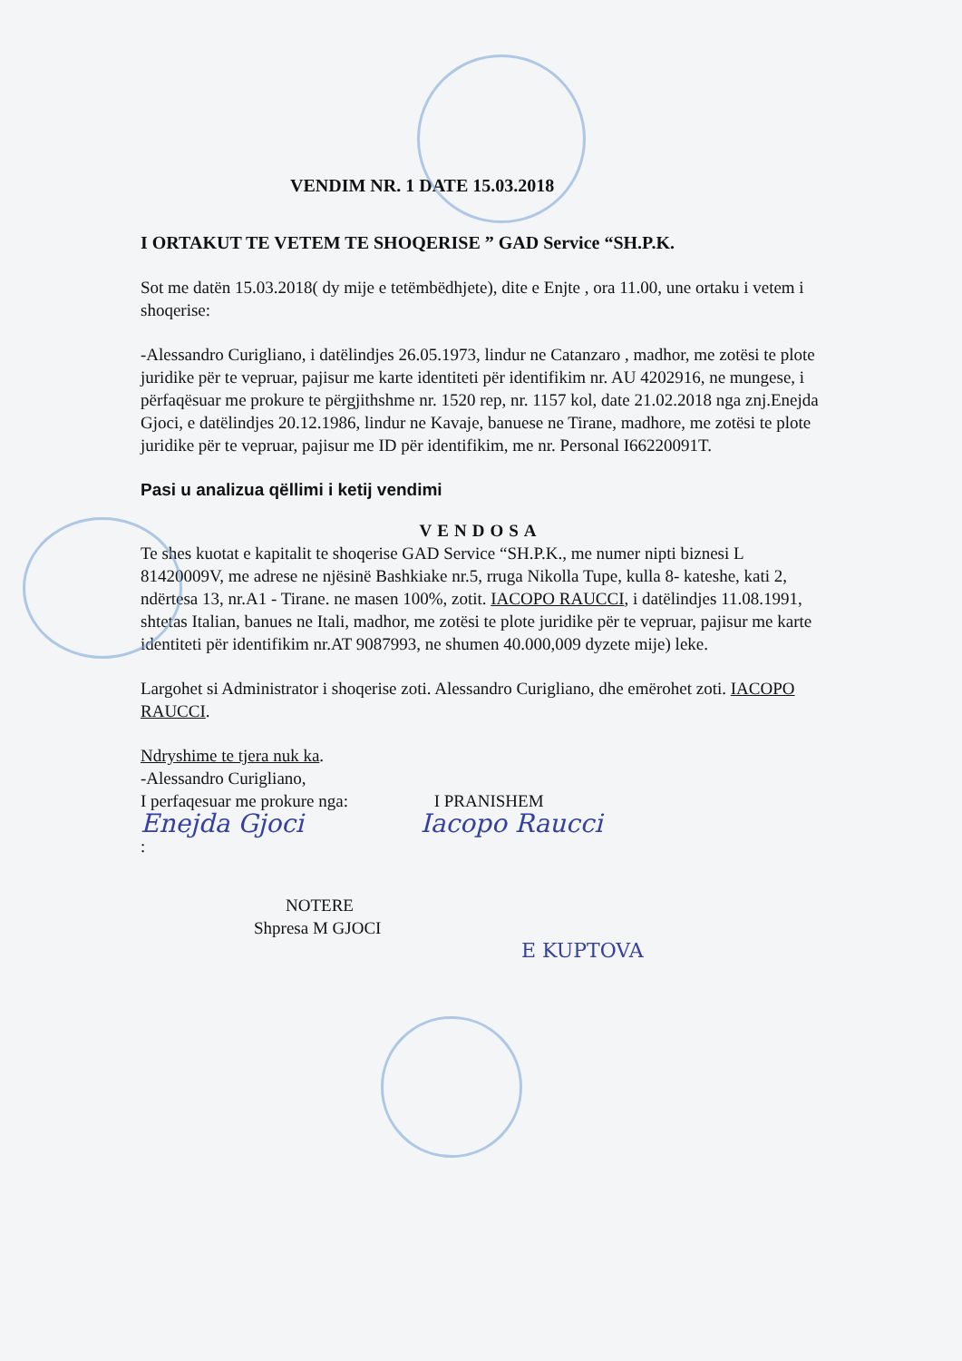VENDIM NR. 1 DATE 15.03.2018
I ORTAKUT TE VETEM TE SHOQERISE ” GAD Service “SH.P.K.
Sot me datën 15.03.2018( dy mije e tetëmbëdhjete), dite e Enjte , ora 11.00, une ortaku i vetem i shoqerise:
-Alessandro Curigliano, i datëlindjes 26.05.1973, lindur ne Catanzaro , madhor, me zotësi te plote juridike për te vepruar, pajisur me karte identiteti për identifikim nr. AU 4202916, ne mungese, i përfaqësuar me prokure te përgjithshme nr. 1520 rep, nr. 1157 kol, date 21.02.2018 nga znj.Enejda Gjoci, e datëlindjes 20.12.1986, lindur ne Kavaje, banuese ne Tirane, madhore, me zotësi te plote juridike për te vepruar, pajisur me ID për identifikim, me nr. Personal I66220091T.
Pasi u analizua qëllimi i ketij vendimi
VENDOSA
Te shes kuotat e kapitalit te shoqerise GAD Service “SH.P.K., me numer nipti biznesi L 81420009V, me adrese ne njësinë Bashkiake nr.5, rruga Nikolla Tupe, kulla 8- kateshe, kati 2, ndërtesa 13, nr.A1 - Tirane. ne masen 100%, zotit. IACOPO RAUCCI, i datëlindjes 11.08.1991, shtetas Italian, banues ne Itali, madhor, me zotësi te plote juridike për te vepruar, pajisur me karte identiteti për identifikim nr.AT 9087993, ne shumen 40.000,009 dyzete mije) leke.
Largohet si Administrator i shoqerise zoti. Alessandro Curigliano, dhe emërohet zoti. IACOPO RAUCCI.
Ndryshime te tjera nuk ka.
-Alessandro Curigliano,
I perfaqesuar me prokure nga: I PRANISHEM
Enejda Gjoci Iacopo Raucci
:
NOTERE
Shpresa M GJOCI
E KUPTOVA